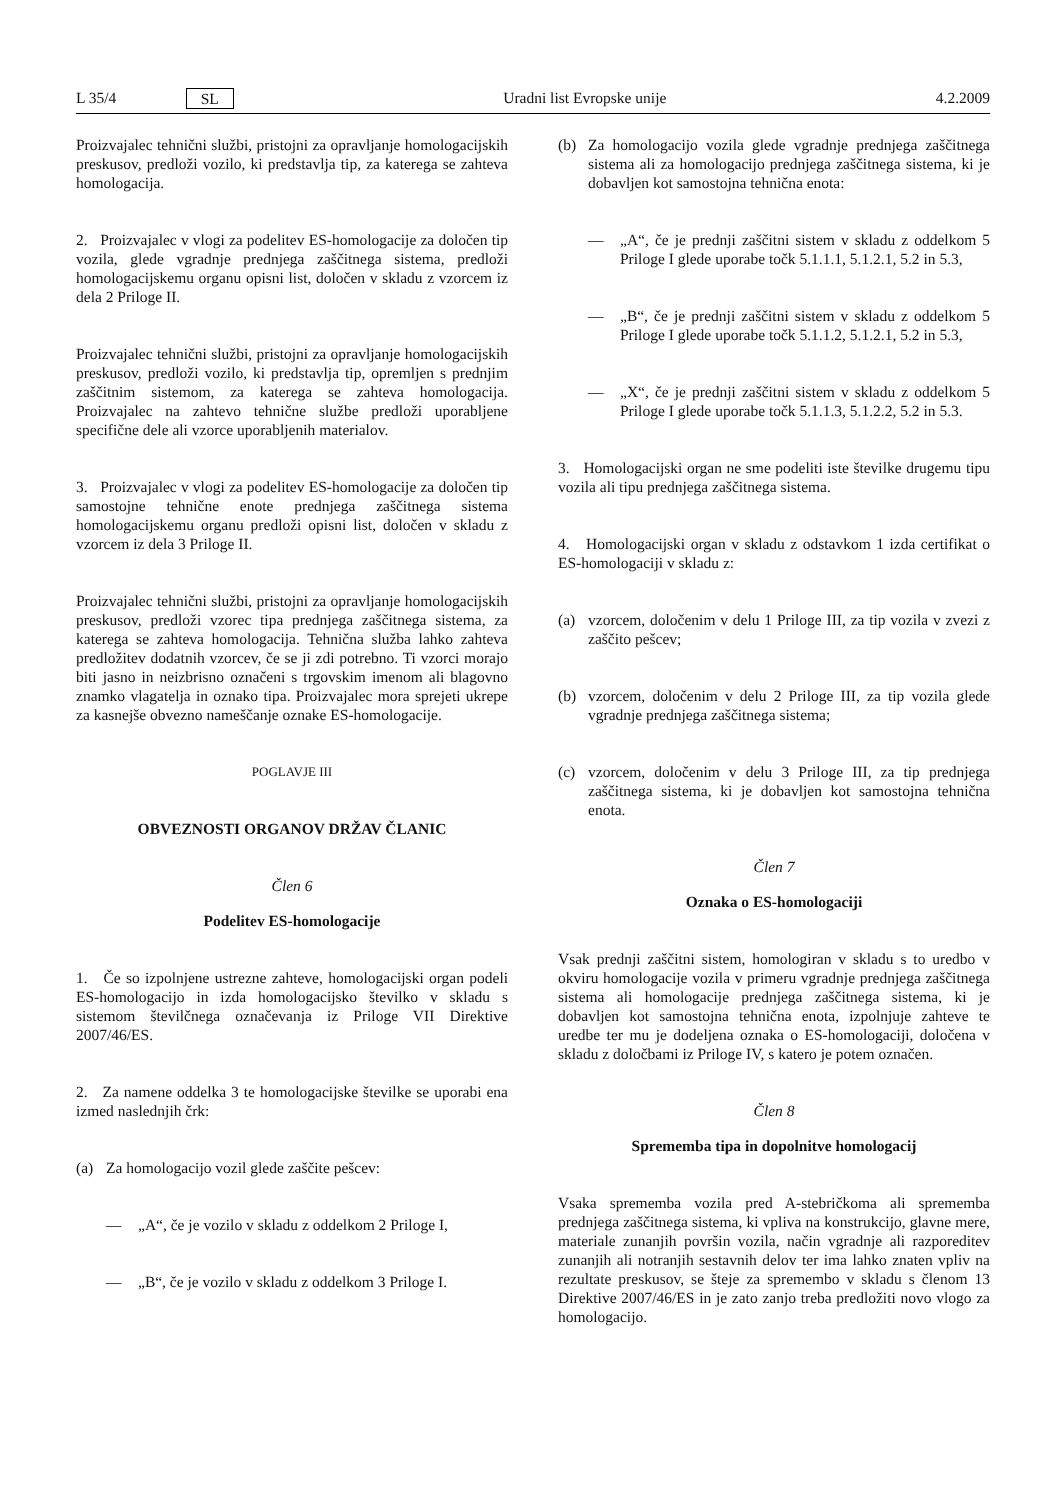L 35/4 SL Uradni list Evropske unije 4.2.2009
Proizvajalec tehnični službi, pristojni za opravljanje homologacijskih preskusov, predloži vozilo, ki predstavlja tip, za katerega se zahteva homologacija.
2. Proizvajalec v vlogi za podelitev ES-homologacije za določen tip vozila, glede vgradnje prednjega zaščitnega sistema, predloži homologacijskemu organu opisni list, določen v skladu z vzorcem iz dela 2 Priloge II.
Proizvajalec tehnični službi, pristojni za opravljanje homologacijskih preskusov, predloži vozilo, ki predstavlja tip, opremljen s prednjim zaščitnim sistemom, za katerega se zahteva homologacija. Proizvajalec na zahtevo tehnične službe predloži uporabljene specifične dele ali vzorce uporabljenih materialov.
3. Proizvajalec v vlogi za podelitev ES-homologacije za določen tip samostojne tehnične enote prednjega zaščitnega sistema homologacijskemu organu predloži opisni list, določen v skladu z vzorcem iz dela 3 Priloge II.
Proizvajalec tehnični službi, pristojni za opravljanje homologacijskih preskusov, predloži vzorec tipa prednjega zaščitnega sistema, za katerega se zahteva homologacija. Tehnična služba lahko zahteva predložitev dodatnih vzorcev, če se ji zdi potrebno. Ti vzorci morajo biti jasno in neizbrisno označeni s trgovskim imenom ali blagovno znamko vlagatelja in oznako tipa. Proizvajalec mora sprejeti ukrepe za kasnejše obvezno nameščanje oznake ES-homologacije.
POGLAVJE III
OBVEZNOSTI ORGANOV DRŽAV ČLANIC
Člen 6
Podelitev ES-homologacije
1. Če so izpolnjene ustrezne zahteve, homologacijski organ podeli ES-homologacijo in izda homologacijsko številko v skladu s sistemom številčnega označevanja iz Priloge VII Direktive 2007/46/ES.
2. Za namene oddelka 3 te homologacijske številke se uporabi ena izmed naslednjih črk:
(a) Za homologacijo vozil glede zaščite pešcev:
— „A“, če je vozilo v skladu z oddelkom 2 Priloge I,
— „B“, če je vozilo v skladu z oddelkom 3 Priloge I.
(b) Za homologacijo vozila glede vgradnje prednjega zaščitnega sistema ali za homologacijo prednjega zaščitnega sistema, ki je dobavljen kot samostojna tehnična enota:
— „A“, če je prednji zaščitni sistem v skladu z oddelkom 5 Priloge I glede uporabe točk 5.1.1.1, 5.1.2.1, 5.2 in 5.3,
— „B“, če je prednji zaščitni sistem v skladu z oddelkom 5 Priloge I glede uporabe točk 5.1.1.2, 5.1.2.1, 5.2 in 5.3,
— „X“, če je prednji zaščitni sistem v skladu z oddelkom 5 Priloge I glede uporabe točk 5.1.1.3, 5.1.2.2, 5.2 in 5.3.
3. Homologacijski organ ne sme podeliti iste številke drugemu tipu vozila ali tipu prednjega zaščitnega sistema.
4. Homologacijski organ v skladu z odstavkom 1 izda certifikat o ES-homologaciji v skladu z:
(a) vzorcem, določenim v delu 1 Priloge III, za tip vozila v zvezi z zaščito pešcev;
(b) vzorcem, določenim v delu 2 Priloge III, za tip vozila glede vgradnje prednjega zaščitnega sistema;
(c) vzorcem, določenim v delu 3 Priloge III, za tip prednjega zaščitnega sistema, ki je dobavljen kot samostojna tehnična enota.
Člen 7
Oznaka o ES-homologaciji
Vsak prednji zaščitni sistem, homologiran v skladu s to uredbo v okviru homologacije vozila v primeru vgradnje prednjega zaščitnega sistema ali homologacije prednjega zaščitnega sistema, ki je dobavljen kot samostojna tehnična enota, izpolnjuje zahteve te uredbe ter mu je dodeljena oznaka o ES-homologaciji, določena v skladu z določbami iz Priloge IV, s katero je potem označen.
Člen 8
Sprememba tipa in dopolnitve homologacij
Vsaka sprememba vozila pred A-stebričkoma ali sprememba prednjega zaščitnega sistema, ki vpliva na konstrukcijo, glavne mere, materiale zunanjih površin vozila, način vgradnje ali razporeditev zunanjih ali notranjih sestavnih delov ter ima lahko znaten vpliv na rezultate preskusov, se šteje za spremembo v skladu s členom 13 Direktive 2007/46/ES in je zato zanjo treba predložiti novo vlogo za homologacijo.